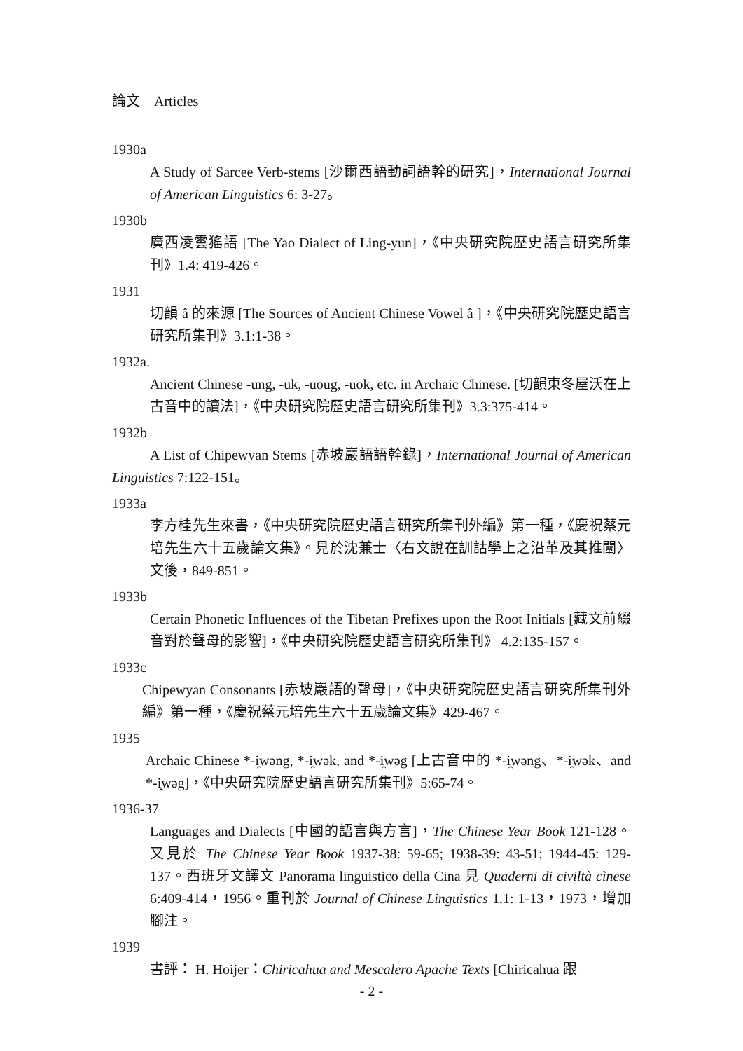論文　Articles
1930a
A Study of Sarcee Verb-stems [沙爾西語動詞語幹的研究]，International Journal of American Linguistics 6: 3-27。
1930b
廣西凌雲猺語 [The Yao Dialect of Ling-yun]，《中央研究院歷史語言研究所集刊》1.4: 419-426。
1931
切韻 â 的來源 [The Sources of Ancient Chinese Vowel â ]，《中央研究院歷史語言研究所集刊》3.1:1-38。
1932a.
Ancient Chinese -ung, -uk, -uoug, -uok, etc. in Archaic Chinese. [切韻東冬屋沃在上古音中的讀法]，《中央研究院歷史語言研究所集刊》3.3:375-414。
1932b
A List of Chipewyan Stems [赤坡巖語語幹錄]，International Journal of American Linguistics 7:122-151。
1933a
李方桂先生來書，《中央研究院歷史語言研究所集刊外編》第一種，《慶祝蔡元培先生六十五歲論文集》。見於沈兼士〈右文說在訓詁學上之沿革及其推闡〉文後，849-851。
1933b
Certain Phonetic Influences of the Tibetan Prefixes upon the Root Initials [藏文前綴音對於聲母的影響]，《中央研究院歷史語言研究所集刊》 4.2:135-157。
1933c
Chipewyan Consonants [赤坡巖語的聲母]，《中央研究院歷史語言研究所集刊外編》第一種，《慶祝蔡元培先生六十五歲論文集》429-467。
1935
Archaic Chinese *-i̯wəng, *-i̯wək, and *-i̯wəg [上古音中的 *-i̯wəng、*-i̯wək、and *-i̯wəg]，《中央研究院歷史語言研究所集刊》5:65-74。
1936-37
Languages and Dialects [中國的語言與方言]，The Chinese Year Book 121-128。又見於 The Chinese Year Book 1937-38: 59-65; 1938-39: 43-51; 1944-45: 129-137。西班牙文譯文 Panorama linguistico della Cina 見 Quaderni di civiltà cìnese 6:409-414，1956。重刊於 Journal of Chinese Linguistics 1.1: 1-13，1973，增加腳注。
1939
書評： H. Hoijer：Chiricahua and Mescalero Apache Texts [Chiricahua 跟
- 2 -